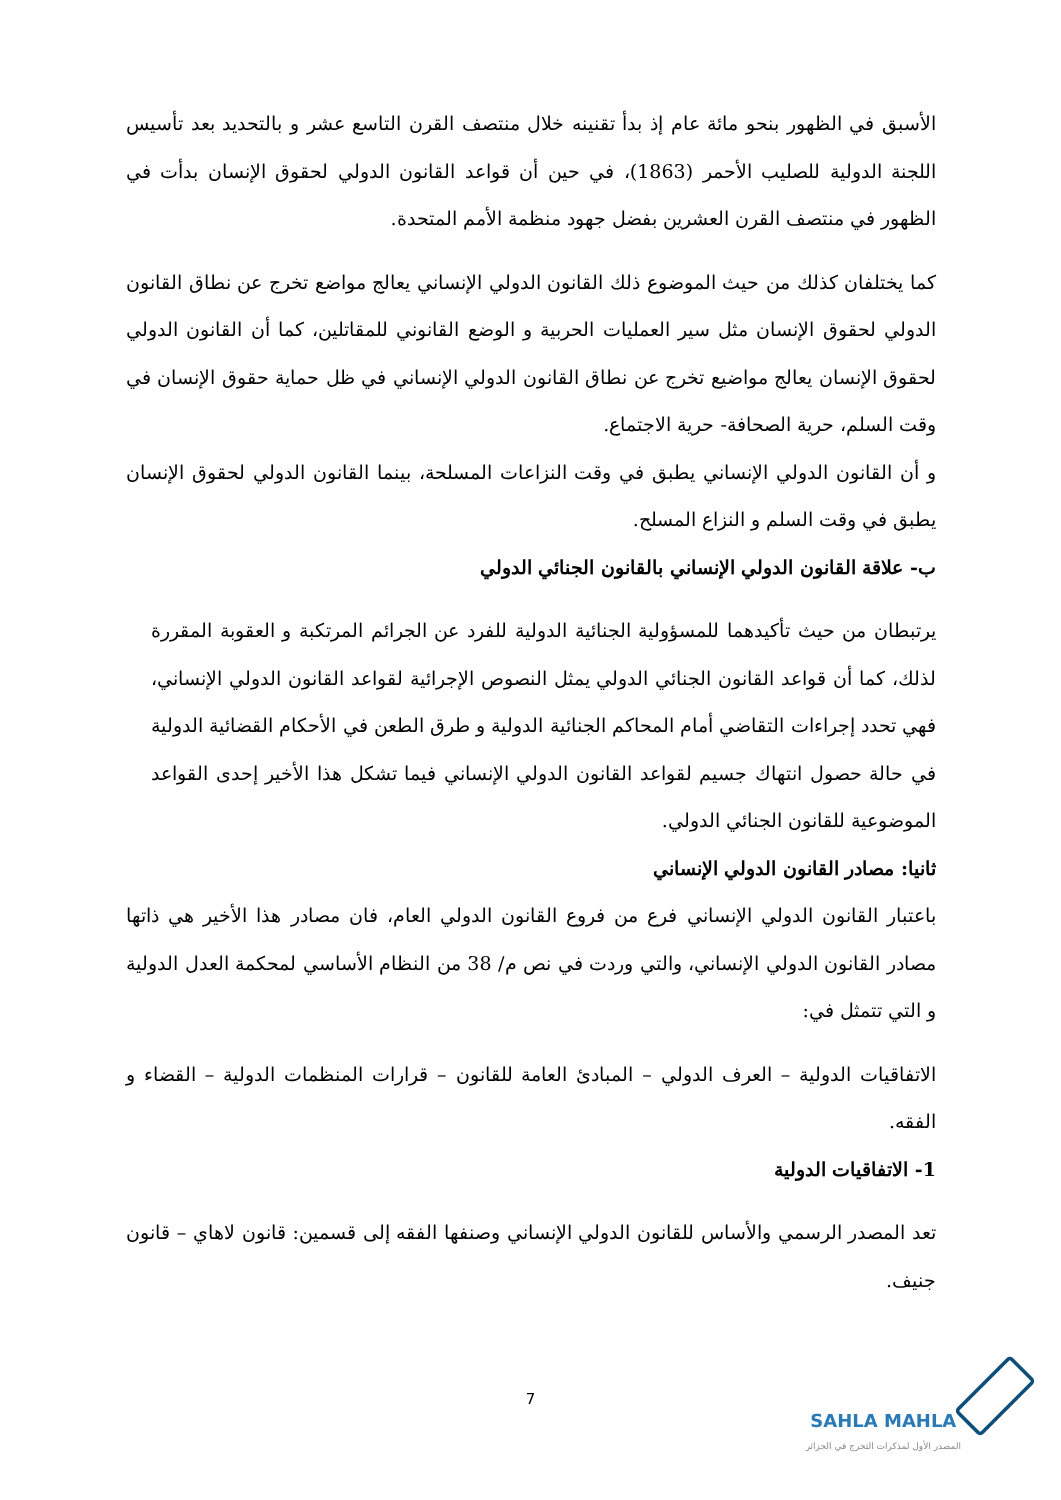الأسبق في الظهور بنحو مائة عام إذ بدأ تقنينه خلال منتصف القرن التاسع عشر و بالتحديد بعد تأسيس اللجنة الدولية للصليب الأحمر (1863)، في حين أن قواعد القانون الدولي لحقوق الإنسان بدأت في الظهور في منتصف القرن العشرين بفضل جهود منظمة الأمم المتحدة.
كما يختلفان كذلك من حيث الموضوع ذلك القانون الدولي الإنساني يعالج مواضع تخرج عن نطاق القانون الدولي لحقوق الإنسان مثل سير العمليات الحربية و الوضع القانوني للمقاتلين، كما أن القانون الدولي لحقوق الإنسان يعالج مواضيع تخرج عن نطاق القانون الدولي الإنساني في ظل حماية حقوق الإنسان في وقت السلم، حرية الصحافة- حرية الاجتماع.
و أن القانون الدولي الإنساني يطبق في وقت النزاعات المسلحة، بينما القانون الدولي لحقوق الإنسان يطبق في وقت السلم و النزاع المسلح.
ب- علاقة القانون الدولي الإنساني بالقانون الجنائي الدولي
يرتبطان من حيث تأكيدهما للمسؤولية الجنائية الدولية للفرد عن الجرائم المرتكبة و العقوبة المقررة لذلك، كما أن قواعد القانون الجنائي الدولي يمثل النصوص الإجرائية لقواعد القانون الدولي الإنساني، فهي تحدد إجراءات التقاضي أمام المحاكم الجنائية الدولية و طرق الطعن في الأحكام القضائية الدولية في حالة حصول انتهاك جسيم لقواعد القانون الدولي الإنساني فيما تشكل هذا الأخير إحدى القواعد الموضوعية للقانون الجنائي الدولي.
ثانيا: مصادر القانون الدولي الإنساني
باعتبار القانون الدولي الإنساني فرع من فروع القانون الدولي العام، فان مصادر هذا الأخير هي ذاتها مصادر القانون الدولي الإنساني، والتي وردت في نص م/ 38 من النظام الأساسي لمحكمة العدل الدولية و التي تتمثل في:
الاتفاقيات الدولية – العرف الدولي – المبادئ العامة للقانون – قرارات المنظمات الدولية – القضاء و الفقه.
1- الاتفاقيات الدولية
تعد المصدر الرسمي والأساس للقانون الدولي الإنساني وصنفها الفقه إلى قسمين: قانون لاهاي – قانون جنيف.
7
SAHLA MAHLA
المصدر الأول لمذكرات التخرج في الجزائر